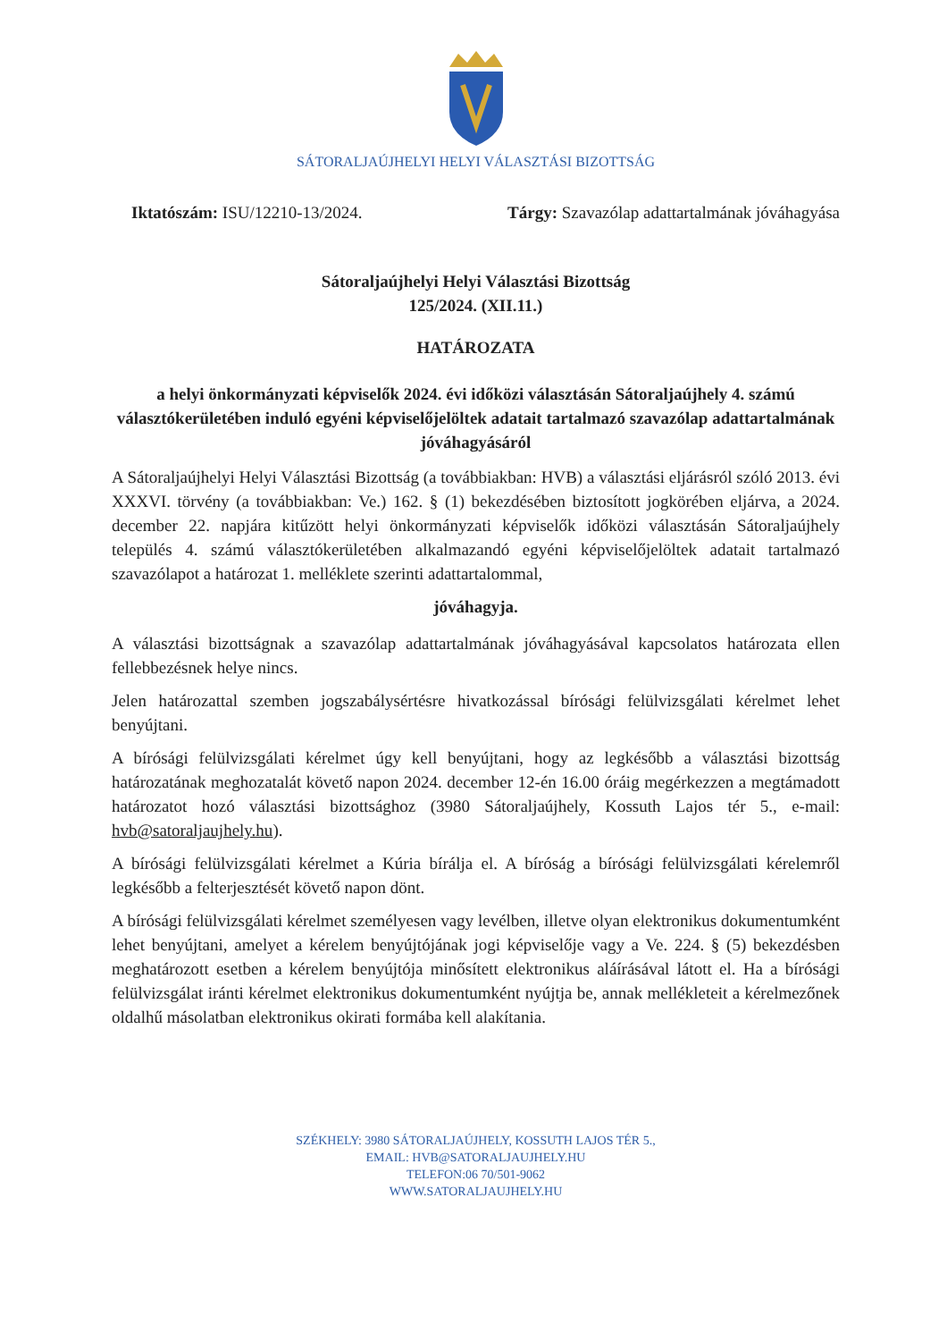SÁTORALJAÚJHELYI HELYI VÁLASZTÁSI BIZOTTSÁG
Iktatószám: ISU/12210-13/2024. Tárgy: Szavazólap adattartalmának jóváhagyása
Sátoraljaújhelyi Helyi Választási Bizottság
125/2024. (XII.11.)
HATÁROZATA
a helyi önkormányzati képviselők 2024. évi időközi választásán Sátoraljaújhely 4. számú választókerületében induló egyéni képviselőjelöltek adatait tartalmazó szavazólap adattartalmának jóváhagyásáról
A Sátoraljaújhelyi Helyi Választási Bizottság (a továbbiakban: HVB) a választási eljárásról szóló 2013. évi XXXVI. törvény (a továbbiakban: Ve.) 162. § (1) bekezdésében biztosított jogkörében eljárva, a 2024. december 22. napjára kitűzött helyi önkormányzati képviselők időközi választásán Sátoraljaújhely település 4. számú választókerületében alkalmazandó egyéni képviselőjelöltek adatait tartalmazó szavazólapot a határozat 1. melléklete szerinti adattartalommal,
jóváhagyja.
A választási bizottságnak a szavazólap adattartalmának jóváhagyásával kapcsolatos határozata ellen fellebbezésnek helye nincs.
Jelen határozattal szemben jogszabálysértésre hivatkozással bírósági felülvizsgálati kérelmet lehet benyújtani.
A bírósági felülvizsgálati kérelmet úgy kell benyújtani, hogy az legkésőbb a választási bizottság határozatának meghozatalát követő napon 2024. december 12-én 16.00 óráig megérkezzen a megtámadott határozatot hozó választási bizottsághoz (3980 Sátoraljaújhely, Kossuth Lajos tér 5., e-mail: hvb@satoraljaujhely.hu).
A bírósági felülvizsgálati kérelmet a Kúria bírálja el. A bíróság a bírósági felülvizsgálati kérelemről legkésőbb a felterjesztését követő napon dönt.
A bírósági felülvizsgálati kérelmet személyesen vagy levélben, illetve olyan elektronikus dokumentumként lehet benyújtani, amelyet a kérelem benyújtójának jogi képviselője vagy a Ve. 224. § (5) bekezdésben meghatározott esetben a kérelem benyújtója minősített elektronikus aláírásával látott el. Ha a bírósági felülvizsgálat iránti kérelmet elektronikus dokumentumként nyújtja be, annak mellékleteit a kérelmezőnek oldalhű másolatban elektronikus okirati formába kell alakítania.
SZÉKHELY: 3980 SÁTORALJAÚJHELY, KOSSUTH LAJOS TÉR 5.,
EMAIL: HVB@SATORALJAUJHELY.HU
TELEFON:06 70/501-9062
WWW.SATORALJAUJHELY.HU